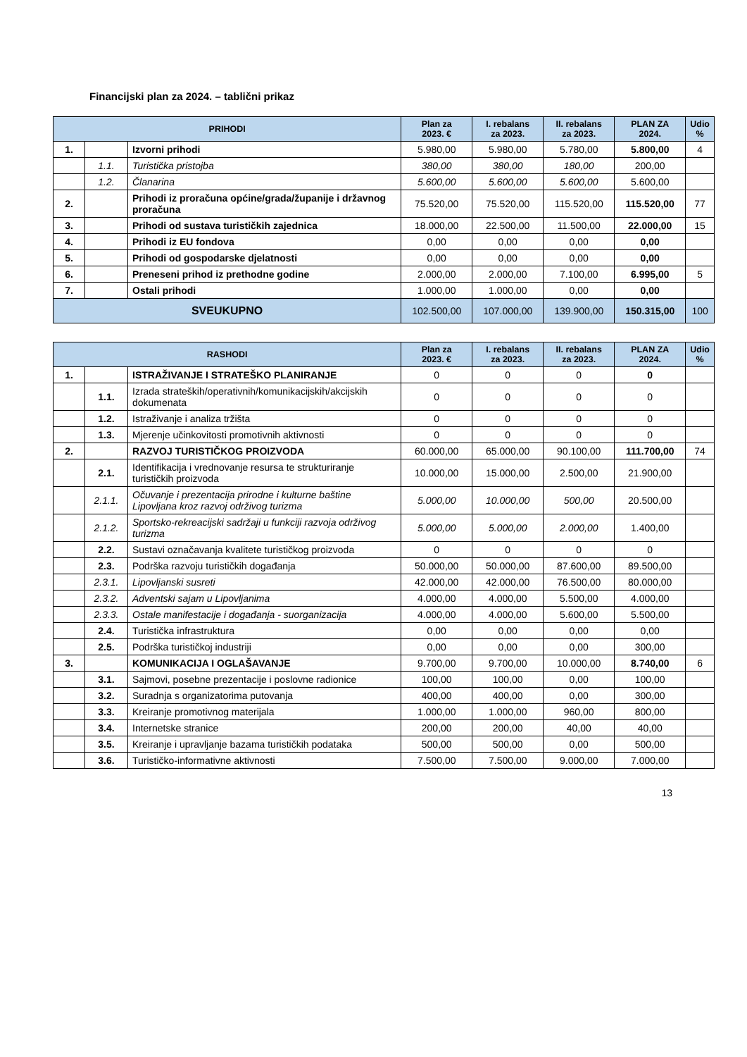Financijski plan za 2024. – tablični prikaz
| PRIHODI | | | Plan za 2023. € | I. rebalans za 2023. | II. rebalans za 2023. | PLAN ZA 2024. | Udio % |
| --- | --- | --- | --- | --- | --- | --- | --- |
| 1. | | Izvorni prihodi | 5.980,00 | 5.980,00 | 5.780,00 | 5.800,00 | 4 |
| | 1.1. | Turistička pristojba | 380,00 | 380,00 | 180,00 | 200,00 | |
| | 1.2. | Članarina | 5.600,00 | 5.600,00 | 5.600,00 | 5.600,00 | |
| 2. | | Prihodi iz proračuna općine/grada/županije i državnog proračuna | 75.520,00 | 75.520,00 | 115.520,00 | 115.520,00 | 77 |
| 3. | | Prihodi od sustava turističkih zajednica | 18.000,00 | 22.500,00 | 11.500,00 | 22.000,00 | 15 |
| 4. | | Prihodi iz EU fondova | 0,00 | 0,00 | 0,00 | 0,00 | |
| 5. | | Prihodi od gospodarske djelatnosti | 0,00 | 0,00 | 0,00 | 0,00 | |
| 6. | | Preneseni prihod iz prethodne godine | 2.000,00 | 2.000,00 | 7.100,00 | 6.995,00 | 5 |
| 7. | | Ostali prihodi | 1.000,00 | 1.000,00 | 0,00 | 0,00 | |
| SVEUKUPNO | | | 102.500,00 | 107.000,00 | 139.900,00 | 150.315,00 | 100 |
| RASHODI | | | Plan za 2023. € | I. rebalans za 2023. | II. rebalans za 2023. | PLAN ZA 2024. | Udio % |
| --- | --- | --- | --- | --- | --- | --- | --- |
| 1. | | ISTRAŽIVANJE I STRATEŠKO PLANIRANJE | 0 | 0 | 0 | 0 | |
| | 1.1. | Izrada strateških/operativnih/komunikacijskih/akcijskih dokumenata | 0 | 0 | 0 | 0 | |
| | 1.2. | Istraživanje i analiza tržišta | 0 | 0 | 0 | 0 | |
| | 1.3. | Mjerenje učinkovitosti promotivnih aktivnosti | 0 | 0 | 0 | 0 | |
| 2. | | RAZVOJ TURISTIČKOG PROIZVODA | 60.000,00 | 65.000,00 | 90.100,00 | 111.700,00 | 74 |
| | 2.1. | Identifikacija i vrednovanje resursa te strukturiranje turističkih proizvoda | 10.000,00 | 15.000,00 | 2.500,00 | 21.900,00 | |
| | 2.1.1. | Očuvanje i prezentacija prirodne i kulturne baštine Lipovljana kroz razvoj održivog turizma | 5.000,00 | 10.000,00 | 500,00 | 20.500,00 | |
| | 2.1.2. | Sportsko-rekreacijski sadržaji u funkciji razvoja održivog turizma | 5.000,00 | 5.000,00 | 2.000,00 | 1.400,00 | |
| | 2.2. | Sustavi označavanja kvalitete turističkog proizvoda | 0 | 0 | 0 | 0 | |
| | 2.3. | Podrška razvoju turističkih događanja | 50.000,00 | 50.000,00 | 87.600,00 | 89.500,00 | |
| | 2.3.1. | Lipovljanski susreti | 42.000,00 | 42.000,00 | 76.500,00 | 80.000,00 | |
| | 2.3.2. | Adventski sajam u Lipovljanima | 4.000,00 | 4.000,00 | 5.500,00 | 4.000,00 | |
| | 2.3.3. | Ostale manifestacije i događanja - suorganizacija | 4.000,00 | 4.000,00 | 5.600,00 | 5.500,00 | |
| | 2.4. | Turistička infrastruktura | 0,00 | 0,00 | 0,00 | 0,00 | |
| | 2.5. | Podrška turističkoj industriji | 0,00 | 0,00 | 0,00 | 300,00 | |
| 3. | | KOMUNIKACIJA I OGLAŠAVANJE | 9.700,00 | 9.700,00 | 10.000,00 | 8.740,00 | 6 |
| | 3.1. | Sajmovi, posebne prezentacije i poslovne radionice | 100,00 | 100,00 | 0,00 | 100,00 | |
| | 3.2. | Suradnja s organizatorima putovanja | 400,00 | 400,00 | 0,00 | 300,00 | |
| | 3.3. | Kreiranje promotivnog materijala | 1.000,00 | 1.000,00 | 960,00 | 800,00 | |
| | 3.4. | Internetske stranice | 200,00 | 200,00 | 40,00 | 40,00 | |
| | 3.5. | Kreiranje i upravljanje bazama turističkih podataka | 500,00 | 500,00 | 0,00 | 500,00 | |
| | 3.6. | Turističko-informativne aktivnosti | 7.500,00 | 7.500,00 | 9.000,00 | 7.000,00 | |
13